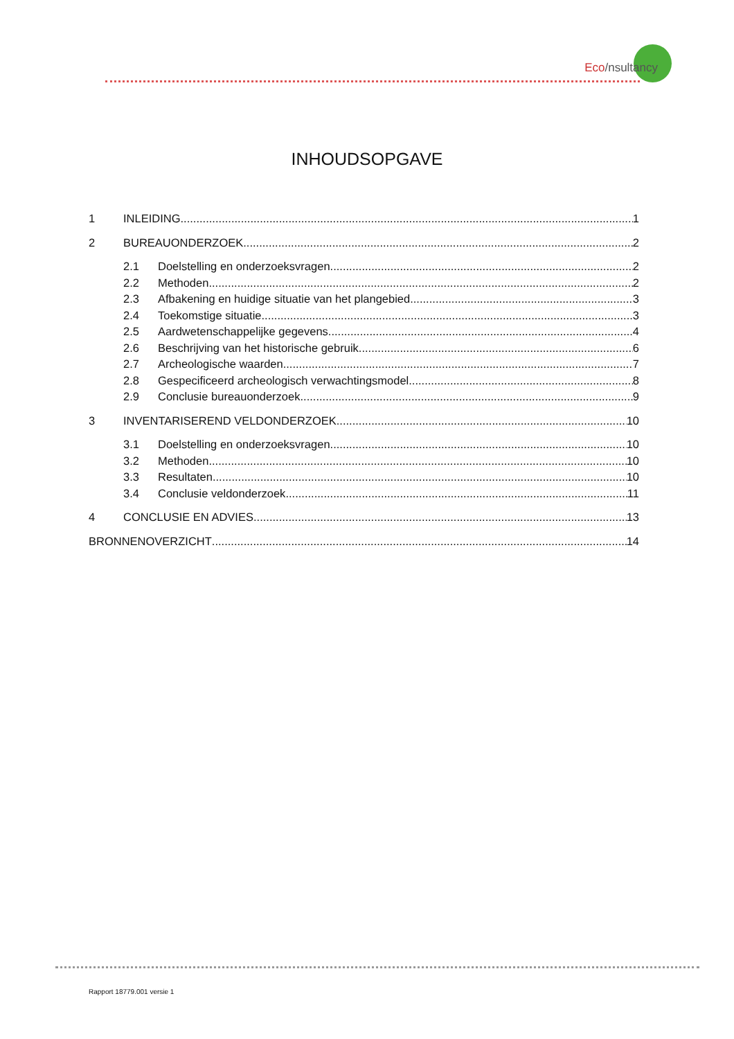Eco/nsultancy
INHOUDSOPGAVE
1 INLEIDING 1
2 BUREAUONDERZOEK 2
2.1 Doelstelling en onderzoeksvragen 2
2.2 Methoden 2
2.3 Afbakening en huidige situatie van het plangebied 3
2.4 Toekomstige situatie 3
2.5 Aardwetenschappelijke gegevens 4
2.6 Beschrijving van het historische gebruik 6
2.7 Archeologische waarden 7
2.8 Gespecificeerd archeologisch verwachtingsmodel 8
2.9 Conclusie bureauonderzoek 9
3 INVENTARISEREND VELDONDERZOEK 10
3.1 Doelstelling en onderzoeksvragen 10
3.2 Methoden 10
3.3 Resultaten 10
3.4 Conclusie veldonderzoek 11
4 CONCLUSIE EN ADVIES 13
BRONNENOVERZICHT 14
Rapport 18779.001 versie 1